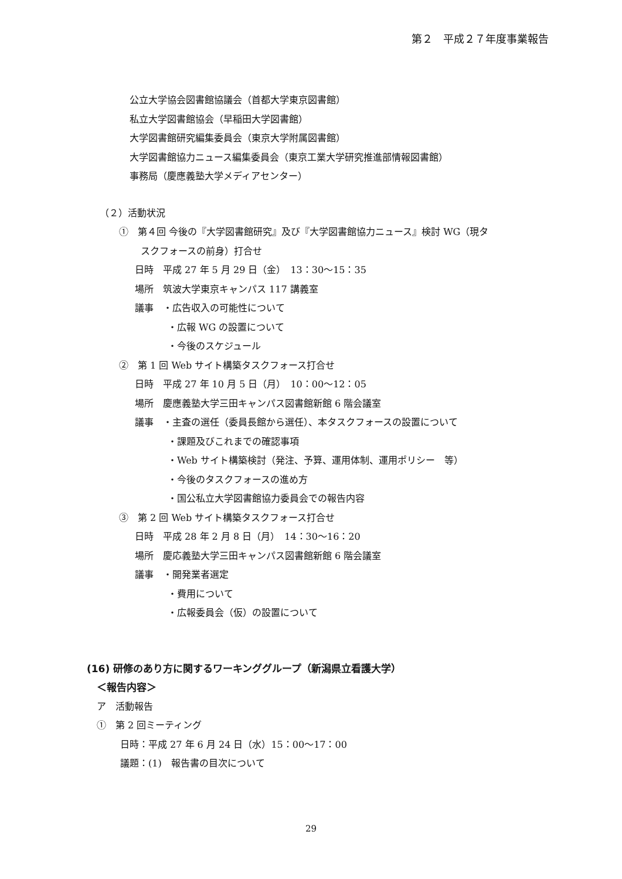第２　平成２７年度事業報告
公立大学協会図書館協議会（首都大学東京図書館）
私立大学図書館協会（早稲田大学図書館）
大学図書館研究編集委員会（東京大学附属図書館）
大学図書館協力ニュース編集委員会（東京工業大学研究推進部情報図書館）
事務局（慶應義塾大学メディアセンター）
（２）活動状況
①　第４回 今後の『大学図書館研究』及び『大学図書館協力ニュース』検討 WG（現タ
スクフォースの前身）打合せ
日時　平成 27 年 5 月 29 日（金）　13：30〜15：35
場所　筑波大学東京キャンパス 117 講義室
議事　・広告収入の可能性について
・広報 WG の設置について
・今後のスケジュール
②　第 1 回 Web サイト構築タスクフォース打合せ
日時　平成 27 年 10 月 5 日（月）　10：00〜12：05
場所　慶應義塾大学三田キャンパス図書館新館 6 階会議室
議事　・主査の選任（委員長館から選任）、本タスクフォースの設置について
・課題及びこれまでの確認事項
・Web サイト構築検討（発注、予算、運用体制、運用ポリシー　等）
・今後のタスクフォースの進め方
・国公私立大学図書館協力委員会での報告内容
③　第 2 回 Web サイト構築タスクフォース打合せ
日時　平成 28 年 2 月 8 日（月）　14：30〜16：20
場所　慶応義塾大学三田キャンパス図書館新館 6 階会議室
議事　・開発業者選定
・費用について
・広報委員会（仮）の設置について
(16) 研修のあり方に関するワーキンググループ（新潟県立看護大学）
＜報告内容＞
ア　活動報告
①　第 2 回ミーティング
日時：平成 27 年 6 月 24 日（水）15：00〜17：00
議題：(1)　報告書の目次について
29